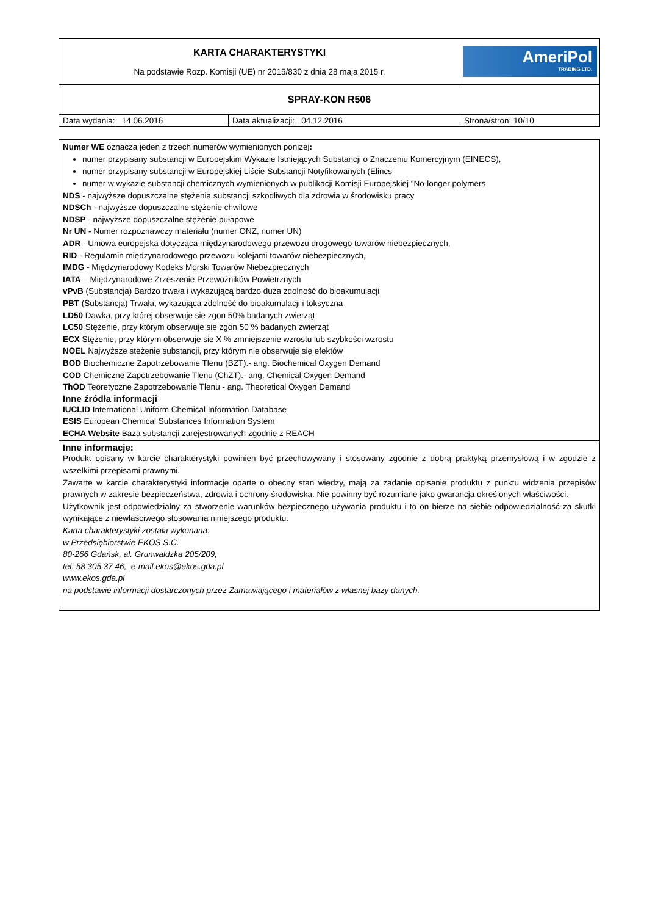| KARTA CHARAKTERYSTYKI Na podstawie Rozp. Komisji (UE) nr 2015/830 z dnia 28 maja 2015 r. | | AmeriPol TRADING LTD. |
| SPRAY-KON R506 | | |
| Data wydania: 14.06.2016 | Data aktualizacji: 04.12.2016 | Strona/stron: 10/10 |
Numer WE oznacza jeden z trzech numerów wymienionych poniżej:
numer przypisany substancji w Europejskim Wykazie Istniejących Substancji o Znaczeniu Komercyjnym (EINECS),
numer przypisany substancji w Europejskiej Liście Substancji Notyfikowanych (Elincs
numer w wykazie substancji chemicznych wymienionych w publikacji Komisji Europejskiej "No-longer polymers
NDS - najwyższe dopuszczalne stężenia substancji szkodliwych dla zdrowia w środowisku pracy
NDSCh - najwyższe dopuszczalne stężenie chwilowe
NDSP - najwyższe dopuszczalne stężenie pułapowe
Nr UN - Numer rozpoznawczy materiału (numer ONZ, numer UN)
ADR - Umowa europejska dotycząca międzynarodowego przewozu drogowego towarów niebezpiecznych,
RID - Regulamin międzynarodowego przewozu kolejami towarów niebezpiecznych,
IMDG - Międzynarodowy Kodeks Morski Towarów Niebezpiecznych
IATA – Międzynarodowe Zrzeszenie Przewoźników Powietrznych
vPvB (Substancja) Bardzo trwała i wykazującą bardzo duża zdolność do bioakumulacji
PBT (Substancja) Trwała, wykazująca zdolność do bioakumulacji i toksyczna
LD50 Dawka, przy której obserwuje sie zgon 50% badanych zwierząt
LC50 Stężenie, przy którym obserwuje sie zgon 50 % badanych zwierząt
ECX Stężenie, przy którym obserwuje sie X % zmniejszenie wzrostu lub szybkości wzrostu
NOEL Najwyższe stężenie substancji, przy którym nie obserwuje się efektów
BOD Biochemiczne Zapotrzebowanie Tlenu (BZT).- ang. Biochemical Oxygen Demand
COD Chemiczne Zapotrzebowanie Tlenu (ChZT).- ang. Chemical Oxygen Demand
ThOD Teoretyczne Zapotrzebowanie Tlenu - ang. Theoretical Oxygen Demand
Inne źródła informacji
IUCLID International Uniform Chemical Information Database
ESIS European Chemical Substances Information System
ECHA Website Baza substancji zarejestrowanych zgodnie z REACH
Inne informacje:
Produkt opisany w karcie charakterystyki powinien być przechowywany i stosowany zgodnie z dobrą praktyką przemysłową i w zgodzie z wszelkimi przepisami prawnymi.
Zawarte w karcie charakterystyki informacje oparte o obecny stan wiedzy, mają za zadanie opisanie produktu z punktu widzenia przepisów prawnych w zakresie bezpieczeństwa, zdrowia i ochrony środowiska. Nie powinny być rozumiane jako gwarancja określonych właściwości.
Użytkownik jest odpowiedzialny za stworzenie warunków bezpiecznego używania produktu i to on bierze na siebie odpowiedzialność za skutki wynikające z niewłaściwego stosowania niniejszego produktu.
Karta charakterystyki została wykonana:
w Przedsiębiorstwie EKOS S.C.
80-266 Gdańsk, al. Grunwaldzka 205/209,
tel: 58 305 37 46, e-mail.ekos@ekos.gda.pl
www.ekos.gda.pl
na podstawie informacji dostarczonych przez Zamawiającego i materiałów z własnej bazy danych.